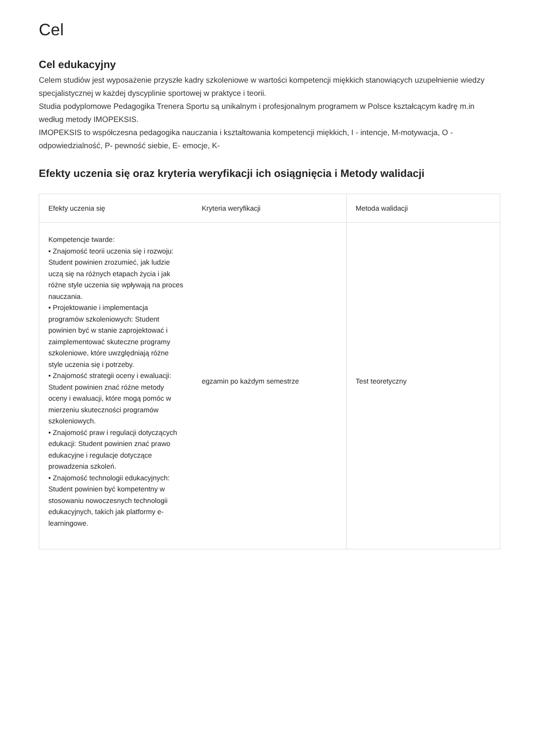Cel
Cel edukacyjny
Celem studiów jest wyposażenie przyszłe kadry szkoleniowe w wartości kompetencji miękkich stanowiących uzupełnienie wiedzy specjalistycznej w każdej dyscyplinie sportowej w praktyce i teorii.
Studia podyplomowe Pedagogika Trenera Sportu są unikalnym i profesjonalnym programem w Polsce kształcącym kadrę m.in według metody IMOPEKSIS.
IMOPEKSIS to współczesna pedagogika nauczania i kształtowania kompetencji miękkich, I - intencje, M-motywacja, O - odpowiedzialność, P- pewność siebie, E- emocje, K-
Efekty uczenia się oraz kryteria weryfikacji ich osiągnięcia i Metody walidacji
| Efekty uczenia się | Kryteria weryfikacji | Metoda walidacji |
| --- | --- | --- |
| Kompetencje twarde: • Znajomość teorii uczenia się i rozwoju: Student powinien zrozumieć, jak ludzie uczą się na różnych etapach życia i jak różne style uczenia się wpływają na proces nauczania. • Projektowanie i implementacja programów szkoleniowych: Student powinien być w stanie zaprojektować i zaimplementować skuteczne programy szkoleniowe, które uwzględniają różne style uczenia się i potrzeby. • Znajomość strategii oceny i ewaluacji: Student powinien znać różne metody oceny i ewaluacji, które mogą pomóc w mierzeniu skuteczności programów szkoleniowych. • Znajomość praw i regulacji dotyczących edukacji: Student powinien znać prawo edukacyjne i regulacje dotyczące prowadzenia szkoleń. • Znajomość technologii edukacyjnych: Student powinien być kompetentny w stosowaniu nowoczesnych technologii edukacyjnych, takich jak platformy e-learningowe. | egzamin po każdym semestrze | Test teoretyczny |